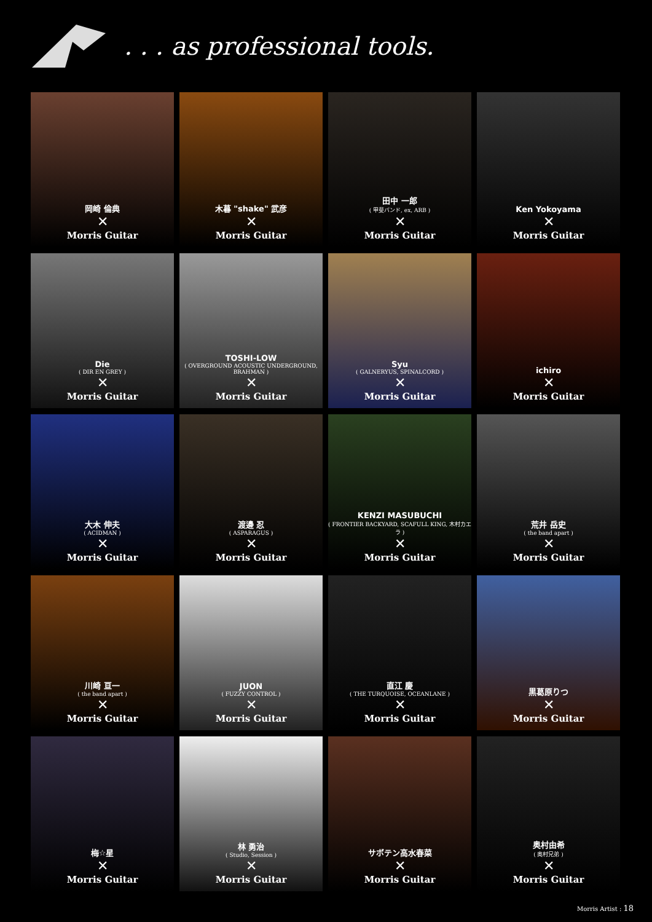. . . as professional tools.
岡崎 倫典
✕
Morris Guitar
木暮 "shake" 武彦
✕
Morris Guitar
田中 一郎
( 甲斐バンド, ex, ARB )
✕
Morris Guitar
Ken Yokoyama
✕
Morris Guitar
Die
( DIR EN GREY )
✕
Morris Guitar
TOSHI-LOW
( OVERGROUND ACOUSTIC UNDERGROUND, BRAHMAN )
✕
Morris Guitar
Syu
( GALNERYUS, SPINALCORD )
✕
Morris Guitar
ichiro
✕
Morris Guitar
大木 伸夫
( ACIDMAN )
✕
Morris Guitar
渡邊 忍
( ASPARAGUS )
✕
Morris Guitar
KENZI MASUBUCHI
( FRONTIER BACKYARD, SCAFULL KING, 木村カエラ )
✕
Morris Guitar
荒井 岳史
( the band apart )
✕
Morris Guitar
川崎 亘一
( the band apart )
✕
Morris Guitar
JUON
( FUZZY CONTROL )
✕
Morris Guitar
直江 慶
( THE TURQUOISE, OCEANLANE )
✕
Morris Guitar
黒葛原りつ
✕
Morris Guitar
梅☆星
✕
Morris Guitar
林 勇治
( Studio, Session )
✕
Morris Guitar
サボテン高水春菜
✕
Morris Guitar
奥村由希
( 奥村兄弟 )
✕
Morris Guitar
Morris Artist : 18